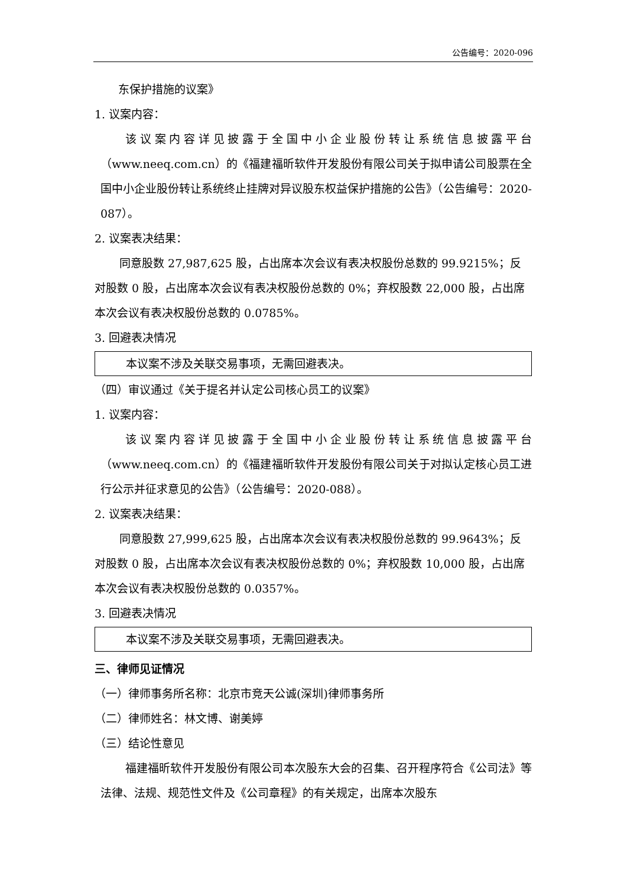公告编号：2020-096
东保护措施的议案》
1. 议案内容：
该议案内容详见披露于全国中小企业股份转让系统信息披露平台（www.neeq.com.cn）的《福建福昕软件开发股份有限公司关于拟申请公司股票在全国中小企业股份转让系统终止挂牌对异议股东权益保护措施的公告》（公告编号：2020-087）。
2. 议案表决结果：
同意股数 27,987,625 股，占出席本次会议有表决权股份总数的 99.9215%；反对股数 0 股，占出席本次会议有表决权股份总数的 0%；弃权股数 22,000 股，占出席本次会议有表决权股份总数的 0.0785%。
3. 回避表决情况
本议案不涉及关联交易事项，无需回避表决。
（四）审议通过《关于提名并认定公司核心员工的议案》
1. 议案内容：
该议案内容详见披露于全国中小企业股份转让系统信息披露平台（www.neeq.com.cn）的《福建福昕软件开发股份有限公司关于对拟认定核心员工进行公示并征求意见的公告》（公告编号：2020-088）。
2. 议案表决结果：
同意股数 27,999,625 股，占出席本次会议有表决权股份总数的 99.9643%；反对股数 0 股，占出席本次会议有表决权股份总数的 0%；弃权股数 10,000 股，占出席本次会议有表决权股份总数的 0.0357%。
3. 回避表决情况
本议案不涉及关联交易事项，无需回避表决。
三、律师见证情况
（一）律师事务所名称：北京市竞天公诚(深圳)律师事务所
（二）律师姓名：林文博、谢美婷
（三）结论性意见
福建福昕软件开发股份有限公司本次股东大会的召集、召开程序符合《公司法》等法律、法规、规范性文件及《公司章程》的有关规定，出席本次股东